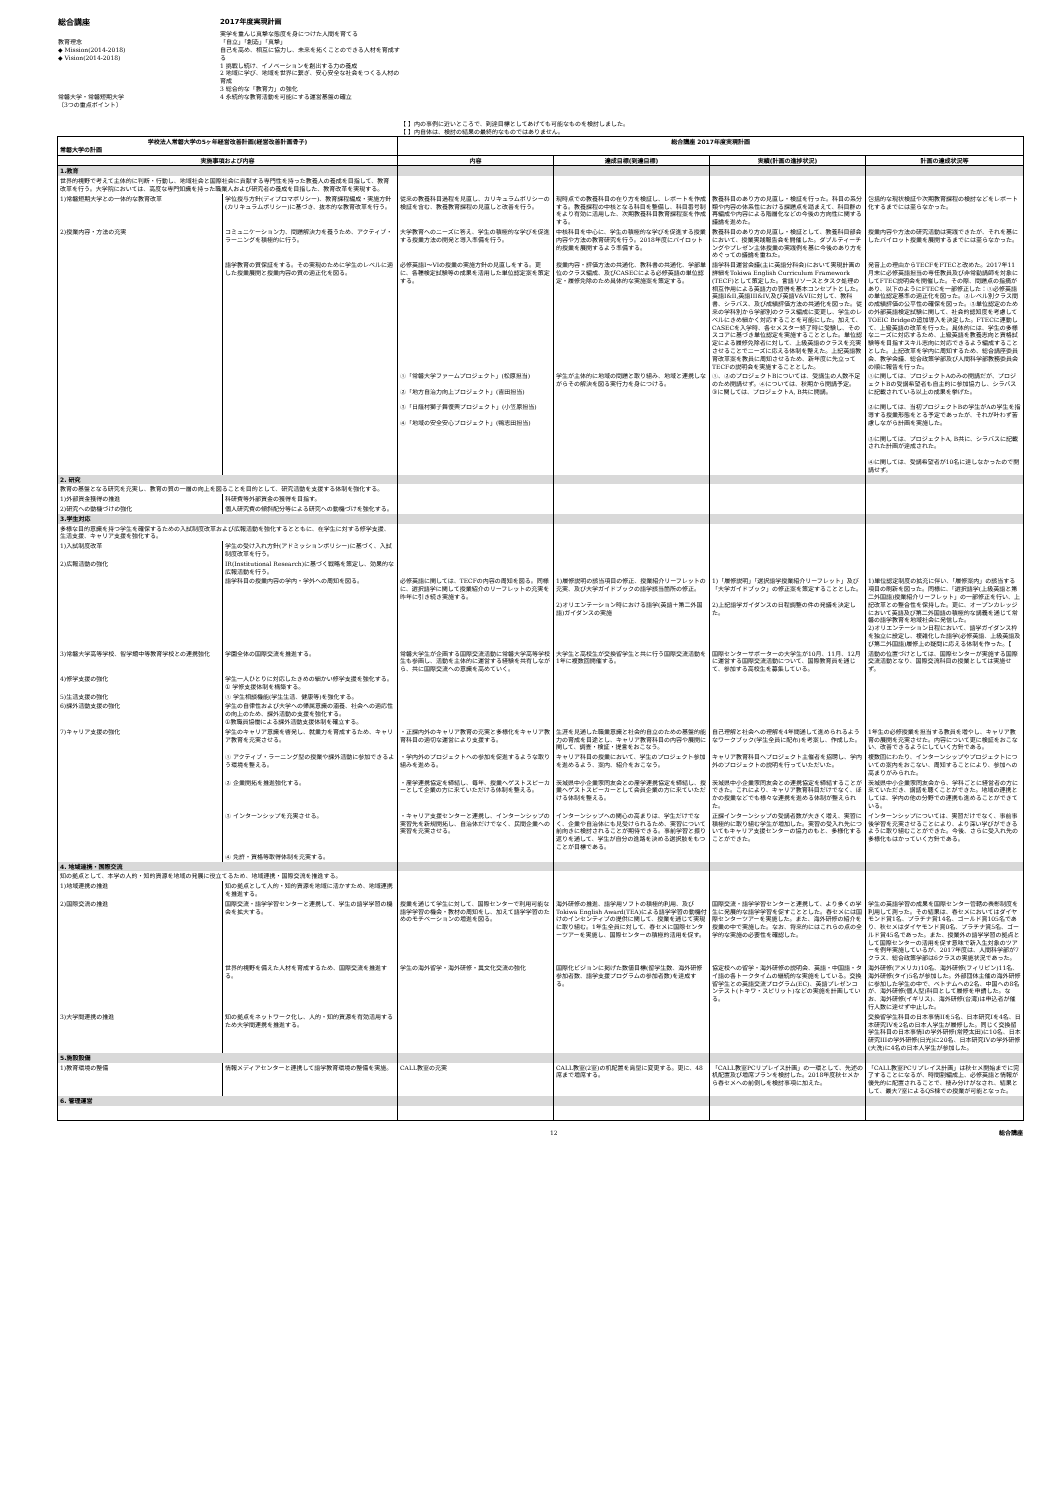総合講座 2017年度実現計画
教育理念
◆ Mission(2014-2018)
◆ Vision(2014-2018)
常磐大学・常磐短期大学
〔3つの重点ポイント〕
実学を重んじ真摯な態度を身につけた人間を育てる
「自立」「創造」「真摯」
自己を高め、相互に協力し、未来を拓くことのできる人材を育成する
1 挑戦し続け、イノベーションを創出する力の養成
2 地域に学び、地域を世界に繋ぎ、安心安全な社会をつくる人材の育成
3 総合的な「教育力」の強化
4 永続的な教育活動を可能にする運営基盤の確立
【 】内の事例に近いところで、到達目標としてあげても可能なものを検討しました。
【 】内自体は、検討の結果の最終的なものではありません。
| 学校法人常磐大学の5ヶ年経営改善計画(経営改善計画骨子) 常磐大学の計画 | | 総合講座 2017年度実現計画 | | | |
| --- | --- | --- | --- | --- | --- |
| 実施事項および内容 | | 内容 | 達成目標(到達目標) | 実績(計画の進捗状況) | 計画の達成状況等 |
| 1.教育 | | | | | |
| 世界的視野で考えて主体的に判断・行動し、地域社会と国際社会に貢献する専門性を持った教養人の養成を目指して、教育改革を行う。大学院においては、高度な専門知識を持った職業人および研究者の養成を目指した、教育改革を実現する。 | | | | | |
| 1)常磐短期大学との一体的な教育改革 | 学位授与方針(ディプロマポリシー)、教育課程編成・実施方針(カリキュラムポリシー)に基づき、抜本的な教育改革を行う。 | 従来の教養科目過程を見直し、カリキュラムポリシーの検証を含む、教養教育課程の見直しと改善を行う。 | 現時点での教養科目の在り方を検証し、レポートを作成する。教養課程の中核となる科目を整備し、科目番号制をより有効に活用した、次期教養科目教育課程案を作成する。 | 教養科目のあり方の見直し・検証を行った。科目の系分類や内容の体系性における課題点を踏まえて、科目群の再編成や内容による階層化などの今後の方向性に関する議論を進めた。 | 包括的な現状検証や次期教育課程の検討などをレポート化するまでには至らなかった。 |
| 2)授業内容・方法の充実 | コミュニケーション力、問題解決力を養うため、アクティブ・ラーニングを積極的に行う。 | 大学教育へのニーズに答え、学生の積極的な学びを促進する授業方法の開発と導入準備を行う。 | 中核科目を中心に、学生の積極的な学びを促進する授業内容や方法の教育研究を行う。2018年度にパイロット的授業を展開するよう準備する。 | 教養科目のあり方の見直し・検証として、教養科目部会において、授業実践報告会を開催した。ダブルティーチングやプレゼン主体授業の実践例を基に今後のあり方をめぐっての議論を重ねた。 | 授業内容や方法の研究活動は実践できたが、それを基にしたパイロット授業を展開するまでには至らなかった。 |
| | 語学教育の質保証をする。その実現のために学生のレベルに適した授業展開と授業内容の質の適正化を図る。 | 必修英語I～VIの授業の実施方針の見直しをする。更に、各種検定試験等の成果を活用した単位認定案を策定する。 | 授業内容・評価方法の共通化、教科書の共通化、学部単位のクラス編成、及びCASECによる必修英語の単位認定・履修免除のため具体的な実施案を策定する。 | 語学科目運営会議(主に英語分科会)において実現計画の詳細をTokiwa English Curriculum Framework (TECF)として策定した。言語リソースとタスク処理の相互作用による英語力の習得を基本コンセプトとした。英語I&II,英語III&IV,及び英語V&VIに対して、教科書、シラバス、及び成績評価方法の共通化を図った。従来の学科別から学部別のクラス編成に変更し、学生のレベルにきめ細かく対応することを可能にした。加えて、CASECを入学時、各セメスター終了時に受験し、そのスコアに基づき単位認定を実施することとした。単位認定による履修免除者に対して、上級英語のクラスを充実させることでニーズに応える体制を整えた。上記英語教育改革案を教員に周知させるため、新年度に先立ってTECFの説明会を実施することとした。 | 発音上の理由からTECFをFTECと改めた。2017年11月末に必修英語担当の専任教員及び非常勤講師を対象にしてFTEC説明会を開催した。その際、問題点の指摘があり、以下のようにFTECを一部修正した：①必修英語の単位認定基準の適正化を図った。②レベル別クラス間の成績評価の公平性の確保を図った。③単位認定のための外部英語検定試験に関して、社会的認知度を考慮してTOEIC Bridgeの追加導入を決定した。FTECに連動して、上級英語の改革を行った。具体的には、学生の多様なニーズに対応するため、上級英語を教養志向と資格試験等を目指すスキル志向に対応できるよう編成することとした。上記改革を学内に周知するため、総合講座委員会、教学会議、総合政策学部及び人間科学部教務委員会の順に報告を行った。 |
| | | ①「常磐大学ファームプロジェクト」(松原担当) ②「地方自治力向上プロジェクト」(吉田担当) ③「日蔭村獅子舞復興プロジェクト」(小笠原担当) ④「地域の安全安心プロジェクト」(鴨志田担当) | 学生が主体的に地域の問題と取り組み、地域と連携しながらその解決を図る実行力を身につける。 | ①、②のプロジェクトBについては、受講生の人数不足のため開講せず。④については、秋期から開講予定。 ③に関しては、プロジェクトA, B共に開講。 | ①に関しては、プロジェクトAのみの開講だが、プロジェクトBの受講希望者も自主的に参加協力し、シラバスに記載されている以上の成果を挙げた。 ②に関しては、当初プロジェクトBの学生がAの学生を指導する授業形態をとる予定であったが、それが叶わず苦慮しながら計画を実施した。 ③に関しては、プロジェクトA, B共に、シラバスに記載された計画が達成された。 ④に関しては、受講希望者が10名に達しなかったので開講せず。 |
| 2. 研究 | | | | | |
| 教育の基盤となる研究を充実し、教育の質の一層の向上を図ることを目的として、研究活動を支援する体制を強化する。 | | | | | |
| 1)外部資金獲得の推進 | 科研費等外部資金の獲得を目指す。 | | | | |
| 2)研究への動機づけの強化 | 個人研究費の傾斜配分等による研究への動機づけを強化する。 | | | | |
| 3.学生対応 | | | | | |
| 多様な目的意識を持つ学生を確保するための入試制度改革および広報活動を強化するとともに、在学生に対する修学支援、生活支援、キャリア支援を強化する。 | | | | | |
| 1)入試制度改革 | 学生の受け入れ方針(アドミッションポリシー)に基づく、入試制度改革を行う。 | | | | |
| 2)広報活動の強化 | IR(Institutional Research)に基づく戦略を策定し、効果的な広報活動を行う。 | | | | |
| | 語学科目の授業内容の学内・学外への周知を図る。 | 必修英語に関しては、TECFの内容の周知を図る。同様に、選択語学に関して授業紹介のリーフレットの充実を昨年に引き続き実施する。 | 1)履修説明の該当項目の修正、授業紹介リーフレットの充実、及び大学ガイドブックの語学該当箇所の修正。 2)オリエンテーション時における語学(英語＋第二外国語)ガイダンスの実施 | 1)「履修説明」「選択語学授業紹介リーフレット」及び「大学ガイドブック」の修正案を策定することとした。 2)上記語学ガイダンスの日程調整の件の発議を決定した。 | 1)単位認定制度の拡充に伴い、「履修案内」の該当する項目の刷新を図った。同様に、「選択語学(上級英語と第二外国語)授業紹介リーフレット」の一部修正を行い、上記改革との整合性を保持した。更に、オープンカレッジにおいて英語及び第二外国語の積極的な講義を通じて常磐の語学教育を地域社会に発信した。 2)オリエンテーション日程において、語学ガイダンス枠を独立に設定し、複雑化した語学(必修英語、上級英語及び第二外国語)履修上の疑問に応える体制を作った。【 |
| 3)常磐大学高等学校、智学館中等教育学校との連携強化 | 学園全体の国際交流を推進する。 | 常磐大学生が企画する国際交流活動に常磐大学高等学校生も参画し、活動を主体的に運営する経験を共有しながら、共に国際交流への意識を高めていく。 | 大学生と高校生が交換留学生と共に行う国際交流活動を1年に複数回開催する。 | 国際センターサポーターの大学生が10月、11月、12月に運営する国際交流活動について、国際教育員を通じて、参加する高校生を募集している。 | 活動の位置づけとしては、国際センターが実施する国際交流活動となり、国際交流科目の授業としては実施せず。 |
| 4)修学支援の強化 | 学生一人ひとりに対応したきめの細かい修学支援を強化する。 ① 学修支援体制を構築する。 | | | | |
| 5)生活支援の強化 | ① 学生相談機能(学生生活、健康等)を強化する。 | | | | |
| 6)課外活動支援の強化 | 学生の自律性および大学への帰属意識の涵養、社会への適応性の向上のため、課外活動の支援を強化する。 ①教職員協働による課外活動支援体制を確立する。 | | | | |
| 7)キャリア支援の強化 | 学生のキャリア意識を啓発し、就業力を育成するため、キャリア教育を充実させる。 | ・正課内外のキャリア教育の充実と多様化をキャリア教育科目の適切な運営により支援する。 | 生涯を見通した職業意識と社会的自立のための基盤的能力の育成を目途とし、キャリア教育科目の内容や展開に関して、調査・検証・提言をおこなう。 | 自己理解と社会への理解を4年間通して進められるようなワークブック(学生全員に配布)を考案し、作成した。 | 1年生の必修授業を担当する教員を増やし、キャリア教育の展開を充実させた。内容について更に検証をおこない、改善できるようにしていく方針である。 |
| | ① アクティブ・ラーニング型の授業や課外活動に参加できるよう環境を整える。 | ・学内外のプロジェクトへの参加を促進するような取り組みを進める。 | キャリア科目の授業において、学生のプロジェクト参加を進めるよう、案内、紹介をおこなう。 | キャリア教育科目へプロジェクト主催者を招聘し、学内外のプロジェクトの説明を行っていただいた。 | 複数回にわたり、インターンシップやプロジェクトについての案内をおこない、周知することにより、参加への高まりがみられた。 |
| | ② 企業開拓を推進強化する。 | ・産学連携協定を締結し、毎年、授業へゲストスピーカーとして企業の方に来ていただける体制を整える。 | 茨城県中小企業家同友会との産学連携協定を締結し、授業へゲストスピーカーとして会員企業の方に来ていただける体制を整える。 | 茨城県中小企業家同友会との連携協定を締結することができた。これにより、キャリア教育科目だけでなく、ほかの授業などでも様々な連携を進める体制が整えられた。 | 茨城県中小企業家同友会から、学科ごとに経営者の方に来ていただき、講話を聴くことができた。地域の連携としては、学内の他の分野での連携も進めることができている。 |
| | ③ インターンシップを充実させる。 | ・キャリア支援センターと連携し、インターンシップの実習先を新規開拓し、自治体だけでなく、民間企業への実習を充実させる。 | インターンシップへの関心の高まりは、学生だけでなく、企業や自治体にも見受けられるため、実習について前向きに検討されることが期待できる。事前学習と振り返りを通して、学生が自分の進路を決める選択肢をもつことが目標である。 | 正課インターンシップの受講者数が大きく増え、実習に積極的に取り組む学生が増加した。実習の受入れ先についてもキャリア支援センターの協力のもと、多様化することができた。 | インターンシップについては、実習だけでなく、事前事後学習を充実させることにより、より深い学びができるように取り組むことができた。今後、さらに受入れ先の多様化もはかっていく方針である。 |
| | ④ 免許・資格等取得体制を充実する。 | | | | |
| 4. 地域連携・国際交流 | | | | | |
| 知の拠点として、本学の人的・知的資源を地域の発展に役立てるため、地域連携・国際交流を推進する。 | | | | | |
| 1)地域連携の推進 | 知の拠点として人的・知的資源を地域に活かすため、地域連携を推進する。 | | | | |
| 2)国際交流の推進 | 国際交流・語学学習センターと連携して、学生の語学学習の機会を拡大する。 | 授業を通じて学生に対して、国際センターで利用可能な語学学習の機会・教材の周知をし、加えて語学学習のためのモチベーションの増進を図る。 | 海外研修の推進、語学用ソフトの積極的利用、及びTokiwa English Award(TEA)による語学学習の動機付けのインセンティブの提供に関して、授業を通じて実現に取り組む。1年生全員に対して、春セメに国際センターツアーを実施し、国際センターの積極的活用を促す。 | 国際交流・語学学習センターと連携して、より多くの学生に発展的な語学学習を促すこととした。春セメには国際センターツアーを実施した。また、海外研修の紹介を授業の中で実施した。なお、将来的にはこれらの点の全学的な実施の必要性を確認した。 | 学生の英語学習の成果を国際センター管轄の表彰制度を利用して測った。その結果は、春セメにおいてはダイヤモンド賞1名、プラチナ賞14名、ゴールド賞105名であり、秋セメはダイヤモンド賞0名、プラチナ賞5名、ゴールド賞45名であった。また、授業外の語学学習の拠点として国際センターの活用を促す意味で新入生対象のツアーを例年実施しているが、2017年度は、人間科学部が7クラス、総合政策学部は6クラスの実施状況であった。 |
| | 世界的視野を備えた人材を育成するため、国際交流を推進する。 | 学生の海外留学・海外研修・異文化交流の強化 | 国際化ビジョンに掲げた数値目標(留学生数、海外研修参加者数、語学支援プログラムの参加者数)を達成する。 | 協定校への留学・海外研修の説明会、英語・中国語・タイ語の各トークタイムの継続的な実施をしている。交換留学生との英語交流プログラム(EC)、英語プレゼンコンテスト(トキワ・スピリット)などの実施を計画している。 | 海外研修(アメリカ)10名、海外研修(フィリピン)11名、海外研修(タイ)5名が参加した。外部団体主催の海外研修に参加した学生の中で、ベトナムへの2名、中国への8名が、海外研修(個人型)科目として履修を申請した。なお、海外研修(イギリス)、海外研修(台湾)は申込者が催行人数に達せず中止した。 |
| 3)大学間連携の推進 | 知の拠点をネットワーク化し、人的・知的資源を有効活用するため大学間連携を推進する。 | | | | 交換留学生科目の日本事情IIを5名、日本研究Iを4名、日本研究IVを2名の日本人学生が履修した。同じく交換留学生科目の日本事情Iの学外研修(常陸太田)に10名、日本研究IIIの学外研修(日光)に20名、日本研究IVの学外研修(大洗)に4名の日本人学生が参加した。 |
| 5.施設設備 | | | | | |
| 1)教育環境の整備 | 情報メディアセンターと連携して語学教育環境の整備を実施。 | CALL教室の充実 | CALL教室(2室)の机配置を島型に変更する。更に、48席まで増席する。 | 「CALL教室PCリプレイス計画」の一環として、先述の机配置及び増席プランを検討した。2018年度秋セメから春セメへの前倒しを検討事項に加えた。 | 「CALL教室PCリプレイス計画」は秋セメ開始までに完了することになるが、時間割編成上、必修英語と情報が優先的に配置されることで、棲み分けがなされ、結果として、最大7室によるQS棟での授業が可能となった。 |
| 6. 管理運営 | | | | | |
12 総合講座